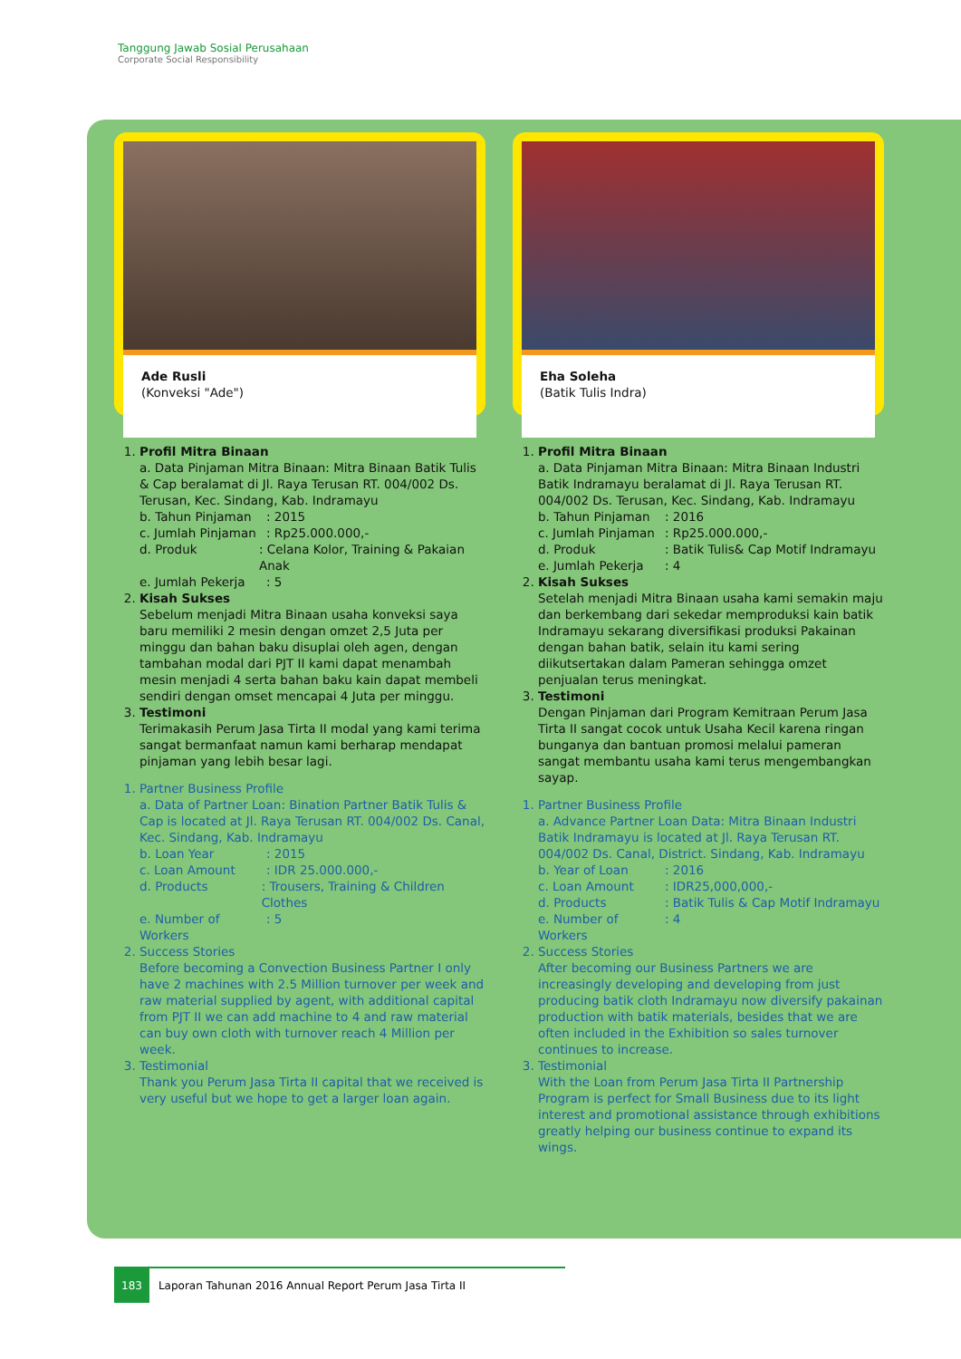Tanggung Jawab Sosial Perusahaan
Corporate Social Responsibility
Ade Rusli
(Konveksi "Ade")
1. Profil Mitra Binaan
a. Data Pinjaman Mitra Binaan: Mitra Binaan Batik Tulis & Cap beralamat di Jl. Raya Terusan RT. 004/002 Ds. Terusan, Kec. Sindang, Kab. Indramayu
b. Tahun Pinjaman: 2015
c. Jumlah Pinjaman: Rp25.000.000,-
d. Produk: Celana Kolor, Training & Pakaian Anak
e. Jumlah Pekerja: 5
2. Kisah Sukses
Sebelum menjadi Mitra Binaan usaha konveksi saya baru memiliki 2 mesin dengan omzet 2,5 Juta per minggu dan bahan baku disuplai oleh agen, dengan tambahan modal dari PJT II kami dapat menambah mesin menjadi 4 serta bahan baku kain dapat membeli sendiri dengan omset mencapai 4 Juta per minggu.
3. Testimoni
Terimakasih Perum Jasa Tirta II modal yang kami terima sangat bermanfaat namun kami berharap mendapat pinjaman yang lebih besar lagi.
1. Partner Business Profile
a. Data of Partner Loan: Bination Partner Batik Tulis & Cap is located at Jl. Raya Terusan RT. 004/002 Ds. Canal, Kec. Sindang, Kab. Indramayu
b. Loan Year: 2015
c. Loan Amount: IDR 25.000.000,-
d. Products: Trousers, Training & Children Clothes
e. Number of Workers: 5
2. Success Stories
Before becoming a Convection Business Partner I only have 2 machines with 2.5 Million turnover per week and raw material supplied by agent, with additional capital from PJT II we can add machine to 4 and raw material can buy own cloth with turnover reach 4 Million per week.
3. Testimonial
Thank you Perum Jasa Tirta II capital that we received is very useful but we hope to get a larger loan again.
Eha Soleha
(Batik Tulis Indra)
1. Profil Mitra Binaan
a. Data Pinjaman Mitra Binaan: Mitra Binaan Industri Batik Indramayu beralamat di Jl. Raya Terusan RT. 004/002 Ds. Terusan, Kec. Sindang, Kab. Indramayu
b. Tahun Pinjaman: 2016
c. Jumlah Pinjaman: Rp25.000.000,-
d. Produk: Batik Tulis& Cap Motif Indramayu
e. Jumlah Pekerja: 4
2. Kisah Sukses
Setelah menjadi Mitra Binaan usaha kami semakin maju dan berkembang dari sekedar memproduksi kain batik Indramayu sekarang diversifikasi produksi Pakainan dengan bahan batik, selain itu kami sering diikutsertakan dalam Pameran sehingga omzet penjualan terus meningkat.
3. Testimoni
Dengan Pinjaman dari Program Kemitraan Perum Jasa Tirta II sangat cocok untuk Usaha Kecil karena ringan bunganya dan bantuan promosi melalui pameran sangat membantu usaha kami terus mengembangkan sayap.
1. Partner Business Profile
a. Advance Partner Loan Data: Mitra Binaan Industri Batik Indramayu is located at Jl. Raya Terusan RT. 004/002 Ds. Canal, District. Sindang, Kab. Indramayu
b. Year of Loan: 2016
c. Loan Amount: IDR25,000,000,-
d. Products: Batik Tulis & Cap Motif Indramayu
e. Number of Workers: 4
2. Success Stories
After becoming our Business Partners we are increasingly developing and developing from just producing batik cloth Indramayu now diversify pakainan production with batik materials, besides that we are often included in the Exhibition so sales turnover continues to increase.
3. Testimonial
With the Loan from Perum Jasa Tirta II Partnership Program is perfect for Small Business due to its light interest and promotional assistance through exhibitions greatly helping our business continue to expand its wings.
183 Laporan Tahunan 2016 Annual Report Perum Jasa Tirta II